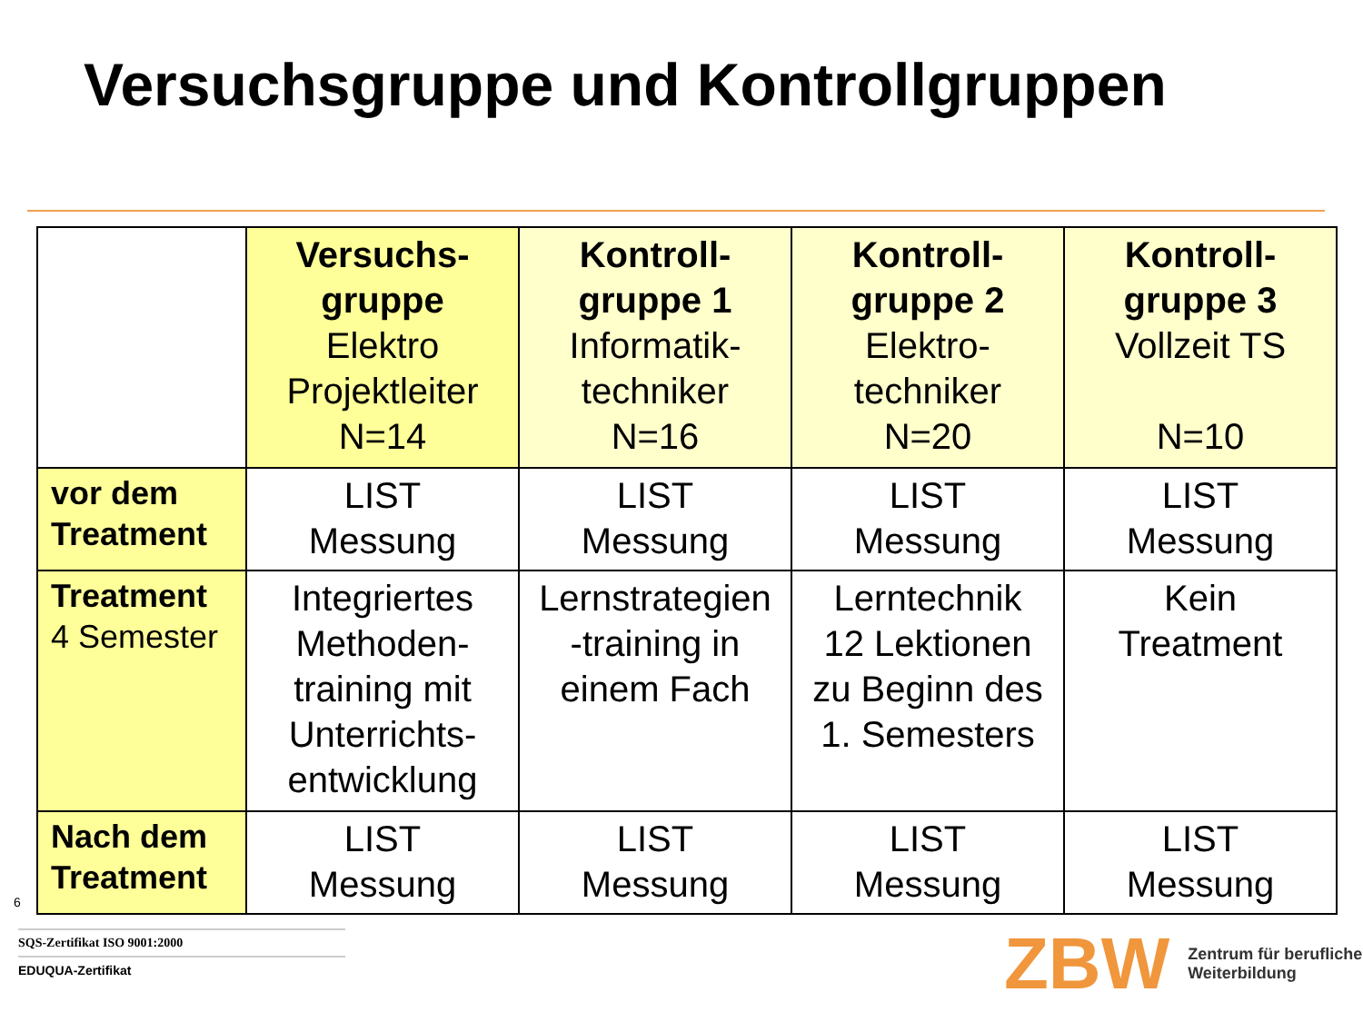Versuchsgruppe und Kontrollgruppen
| | Versuchs- gruppe Elektro Projektleiter N=14 | Kontroll- gruppe 1 Informatik- techniker N=16 | Kontroll- gruppe 2 Elektro- techniker N=20 | Kontroll- gruppe 3 Vollzeit TS N=10 |
| --- | --- | --- | --- | --- |
| vor dem Treatment | LIST Messung | LIST Messung | LIST Messung | LIST Messung |
| Treatment 4 Semester | Integriertes Methoden- training mit Unterrichts- entwicklung | Lernstrategien -training in einem Fach | Lerntechnik 12 Lektionen zu Beginn des 1. Semesters | Kein Treatment |
| Nach dem Treatment | LIST Messung | LIST Messung | LIST Messung | LIST Messung |
6
SQS-Zertifikat ISO 9001:2000
EDUQUA-Zertifikat
ZBW Zentrum für berufliche
Weiterbildung